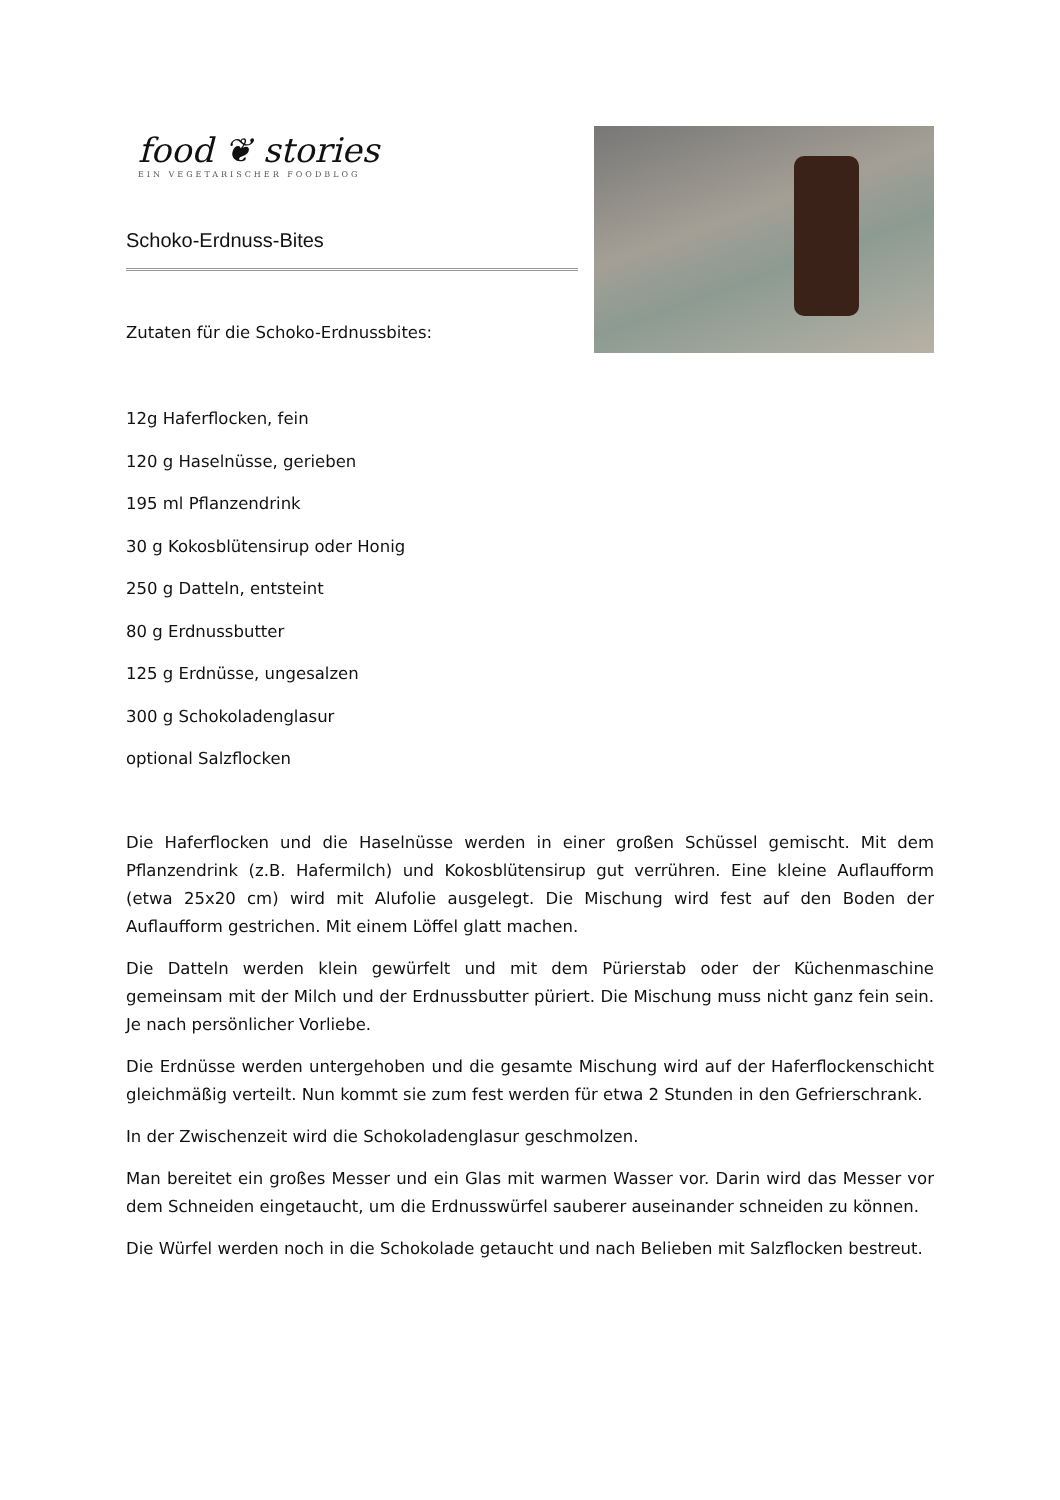food ❦ stories
EIN VEGETARISCHER FOODBLOG
Schoko-Erdnuss-Bites
Zutaten für die Schoko-Erdnussbites:
12g Haferflocken, fein
120 g Haselnüsse, gerieben
195 ml Pflanzendrink
30 g Kokosblütensirup oder Honig
250 g Datteln, entsteint
80 g Erdnussbutter
125 g Erdnüsse, ungesalzen
300 g Schokoladenglasur
optional Salzflocken
Die Haferflocken und die Haselnüsse werden in einer großen Schüssel gemischt. Mit dem Pflanzendrink (z.B. Hafermilch) und Kokosblütensirup gut verrühren. Eine kleine Auflaufform (etwa 25x20 cm) wird mit Alufolie ausgelegt. Die Mischung wird fest auf den Boden der Auflaufform gestrichen. Mit einem Löffel glatt machen.
Die Datteln werden klein gewürfelt und mit dem Pürierstab oder der Küchenmaschine gemeinsam mit der Milch und der Erdnussbutter püriert. Die Mischung muss nicht ganz fein sein. Je nach persönlicher Vorliebe.
Die Erdnüsse werden untergehoben und die gesamte Mischung wird auf der Haferflockenschicht gleichmäßig verteilt. Nun kommt sie zum fest werden für etwa 2 Stunden in den Gefrierschrank.
In der Zwischenzeit wird die Schokoladenglasur geschmolzen.
Man bereitet ein großes Messer und ein Glas mit warmen Wasser vor. Darin wird das Messer vor dem Schneiden eingetaucht, um die Erdnusswürfel sauberer auseinander schneiden zu können.
Die Würfel werden noch in die Schokolade getaucht und nach Belieben mit Salzflocken bestreut.